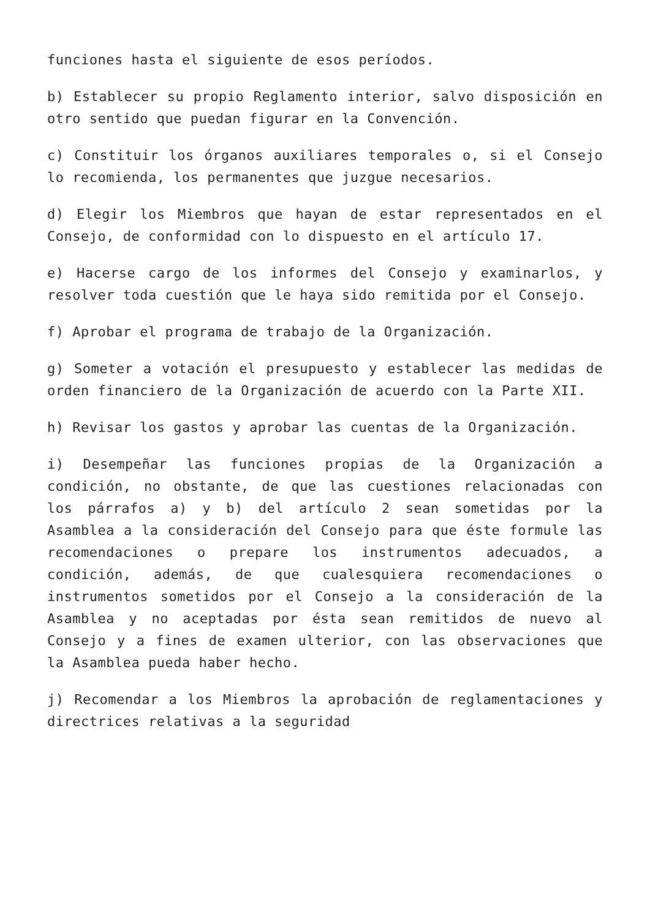funciones hasta el siguiente de esos períodos.
b) Establecer su propio Reglamento interior, salvo disposición en otro sentido que puedan figurar en la Convención.
c) Constituir los órganos auxiliares temporales o, si el Consejo lo recomienda, los permanentes que juzgue necesarios.
d) Elegir los Miembros que hayan de estar representados en el Consejo, de conformidad con lo dispuesto en el artículo 17.
e) Hacerse cargo de los informes del Consejo y examinarlos, y resolver toda cuestión que le haya sido remitida por el Consejo.
f) Aprobar el programa de trabajo de la Organización.
g) Someter a votación el presupuesto y establecer las medidas de orden financiero de la Organización de acuerdo con la Parte XII.
h) Revisar los gastos y aprobar las cuentas de la Organización.
i) Desempeñar las funciones propias de la Organización a condición, no obstante, de que las cuestiones relacionadas con los párrafos a) y b) del artículo 2 sean sometidas por la Asamblea a la consideración del Consejo para que éste formule las recomendaciones o prepare los instrumentos adecuados, a condición, además, de que cualesquiera recomendaciones o instrumentos sometidos por el Consejo a la consideración de la Asamblea y no aceptadas por ésta sean remitidos de nuevo al Consejo y a fines de examen ulterior, con las observaciones que la Asamblea pueda haber hecho.
j) Recomendar a los Miembros la aprobación de reglamentaciones y directrices relativas a la seguridad